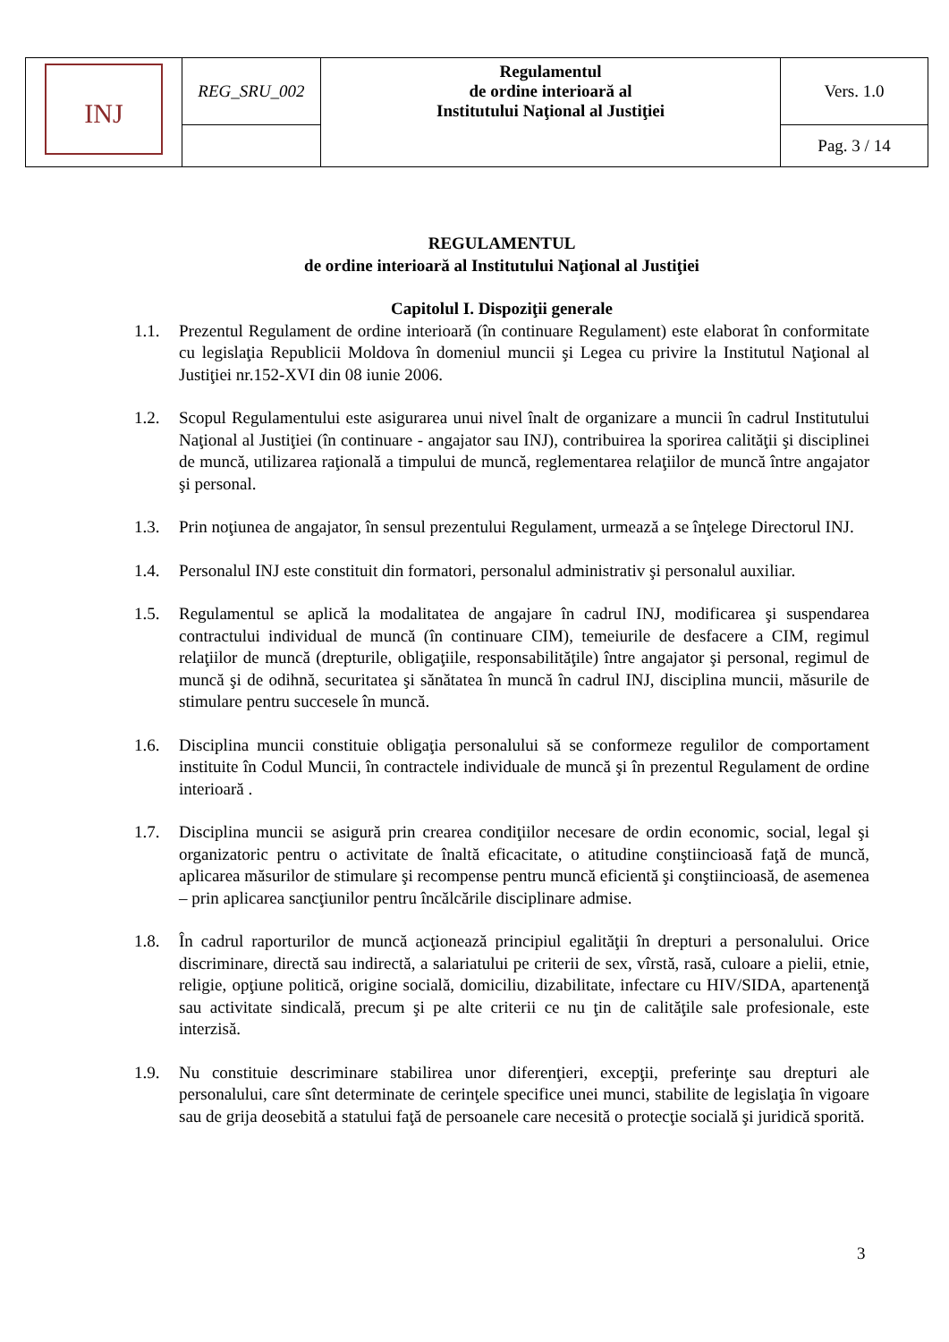| INJ | REG_SRU_002 | Regulamentul de ordine interioară al Institutului Naţional al Justiţiei | Vers. 1.0 |
| | | | Pag. 3 / 14 |
REGULAMENTUL
de ordine interioară al Institutului Naţional al Justiţiei
Capitolul I. Dispoziţii generale
1.1. Prezentul Regulament de ordine interioară (în continuare Regulament) este elaborat în conformitate cu legislaţia Republicii Moldova în domeniul muncii şi Legea cu privire la Institutul Naţional al Justiţiei nr.152-XVI din 08 iunie 2006.
1.2. Scopul Regulamentului este asigurarea unui nivel înalt de organizare a muncii în cadrul Institutului Naţional al Justiţiei (în continuare - angajator sau INJ), contribuirea la sporirea calităţii şi disciplinei de muncă, utilizarea raţională a timpului de muncă, reglementarea relaţiilor de muncă între angajator şi personal.
1.3. Prin noţiunea de angajator, în sensul prezentului Regulament, urmează a se înţelege Directorul INJ.
1.4. Personalul INJ este constituit din formatori, personalul administrativ şi personalul auxiliar.
1.5. Regulamentul se aplică la modalitatea de angajare în cadrul INJ, modificarea şi suspendarea contractului individual de muncă (în continuare CIM), temeiurile de desfacere a CIM, regimul relaţiilor de muncă (drepturile, obligaţiile, responsabilităţile) între angajator şi personal, regimul de muncă şi de odihnă, securitatea şi sănătatea în muncă în cadrul INJ, disciplina muncii, măsurile de stimulare pentru succesele în muncă.
1.6. Disciplina muncii constituie obligaţia personalului să se conformeze regulilor de comportament instituite în Codul Muncii, în contractele individuale de muncă şi în prezentul Regulament de ordine interioară .
1.7. Disciplina muncii se asigură prin crearea condiţiilor necesare de ordin economic, social, legal şi organizatoric pentru o activitate de înaltă eficacitate, o atitudine conştiincioasă faţă de muncă, aplicarea măsurilor de stimulare şi recompense pentru muncă eficientă şi conştiincioasă, de asemenea – prin aplicarea sancţiunilor pentru încălcările disciplinare admise.
1.8. În cadrul raporturilor de muncă acţionează principiul egalităţii în drepturi a personalului. Orice discriminare, directă sau indirectă, a salariatului pe criterii de sex, vîrstă, rasă, culoare a pielii, etnie, religie, opţiune politică, origine socială, domiciliu, dizabilitate, infectare cu HIV/SIDA, apartenenţă sau activitate sindicală, precum şi pe alte criterii ce nu ţin de calităţile sale profesionale, este interzisă.
1.9. Nu constituie descriminare stabilirea unor diferenţieri, excepţii, preferinţe sau drepturi ale personalului, care sînt determinate de cerinţele specifice unei munci, stabilite de legislaţia în vigoare sau de grija deosebită a statului faţă de persoanele care necesită o protecţie socială şi juridică sporită.
3